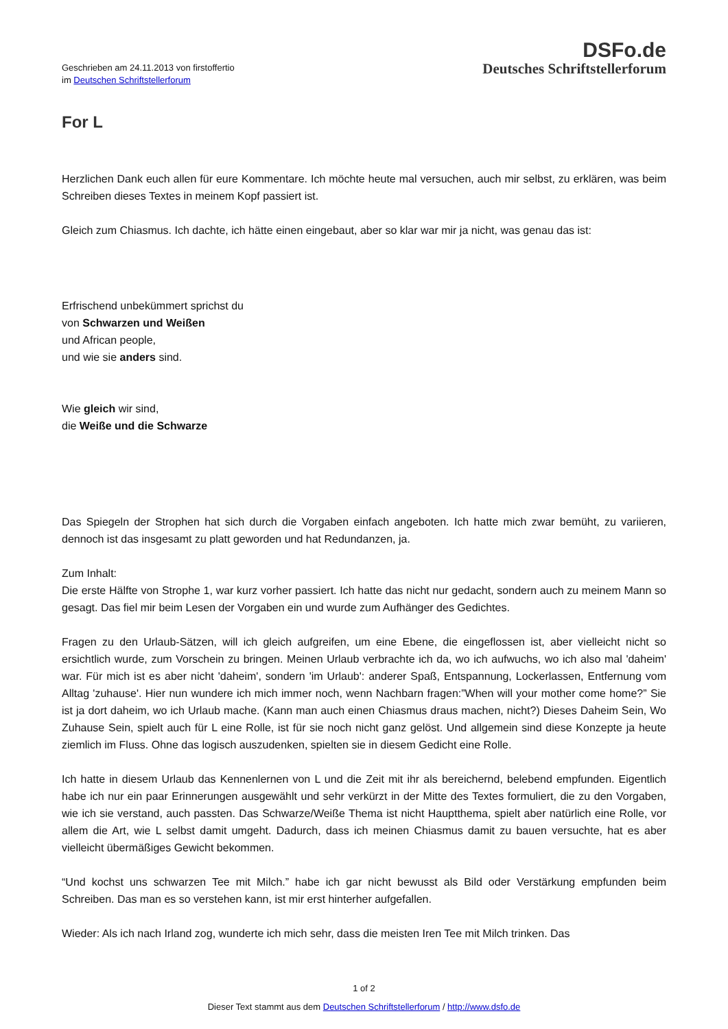Geschrieben am 24.11.2013 von firstoffertio
im Deutschen Schriftstellerforum
DSFo.de
Deutsches Schriftstellerforum
For L
Herzlichen Dank euch allen für eure Kommentare. Ich möchte heute mal versuchen, auch mir selbst, zu erklären, was beim Schreiben dieses Textes in meinem Kopf passiert ist.
Gleich zum Chiasmus. Ich dachte, ich hätte einen eingebaut, aber so klar war mir ja nicht, was genau das ist:
Erfrischend unbekümmert sprichst du
von Schwarzen und Weißen
und African people,
und wie sie anders sind.
Wie gleich wir sind,
die Weiße und die Schwarze
Das Spiegeln der Strophen hat sich durch die Vorgaben einfach angeboten. Ich hatte mich zwar bemüht, zu variieren, dennoch ist das insgesamt zu platt geworden und hat Redundanzen, ja.
Zum Inhalt:
Die erste Hälfte von Strophe 1, war kurz vorher passiert. Ich hatte das nicht nur gedacht, sondern auch zu meinem Mann so gesagt. Das fiel mir beim Lesen der Vorgaben ein und wurde zum Aufhänger des Gedichtes.
Fragen zu den Urlaub-Sätzen, will ich gleich aufgreifen, um eine Ebene, die eingeflossen ist, aber vielleicht nicht so ersichtlich wurde, zum Vorschein zu bringen. Meinen Urlaub verbrachte ich da, wo ich aufwuchs, wo ich also mal 'daheim' war. Für mich ist es aber nicht 'daheim', sondern 'im Urlaub': anderer Spaß, Entspannung, Lockerlassen, Entfernung vom Alltag 'zuhause'. Hier nun wundere ich mich immer noch, wenn Nachbarn fragen:”When will your mother come home?” Sie ist ja dort daheim, wo ich Urlaub mache. (Kann man auch einen Chiasmus draus machen, nicht?) Dieses Daheim Sein, Wo Zuhause Sein, spielt auch für L eine Rolle, ist für sie noch nicht ganz gelöst. Und allgemein sind diese Konzepte ja heute ziemlich im Fluss. Ohne das logisch auszudenken, spielten sie in diesem Gedicht eine Rolle.
Ich hatte in diesem Urlaub das Kennenlernen von L und die Zeit mit ihr als bereichernd, belebend empfunden. Eigentlich habe ich nur ein paar Erinnerungen ausgewählt und sehr verkürzt in der Mitte des Textes formuliert, die zu den Vorgaben, wie ich sie verstand, auch passten. Das Schwarze/Weiße Thema ist nicht Hauptthema, spielt aber natürlich eine Rolle, vor allem die Art, wie L selbst damit umgeht. Dadurch, dass ich meinen Chiasmus damit zu bauen versuchte, hat es aber vielleicht übermäßiges Gewicht bekommen.
“Und kochst uns schwarzen Tee mit Milch.” habe ich gar nicht bewusst als Bild oder Verstärkung empfunden beim Schreiben. Das man es so verstehen kann, ist mir erst hinterher aufgefallen.
Wieder: Als ich nach Irland zog, wunderte ich mich sehr, dass die meisten Iren Tee mit Milch trinken. Das
1 of 2
Dieser Text stammt aus dem Deutschen Schriftstellerforum / http://www.dsfo.de